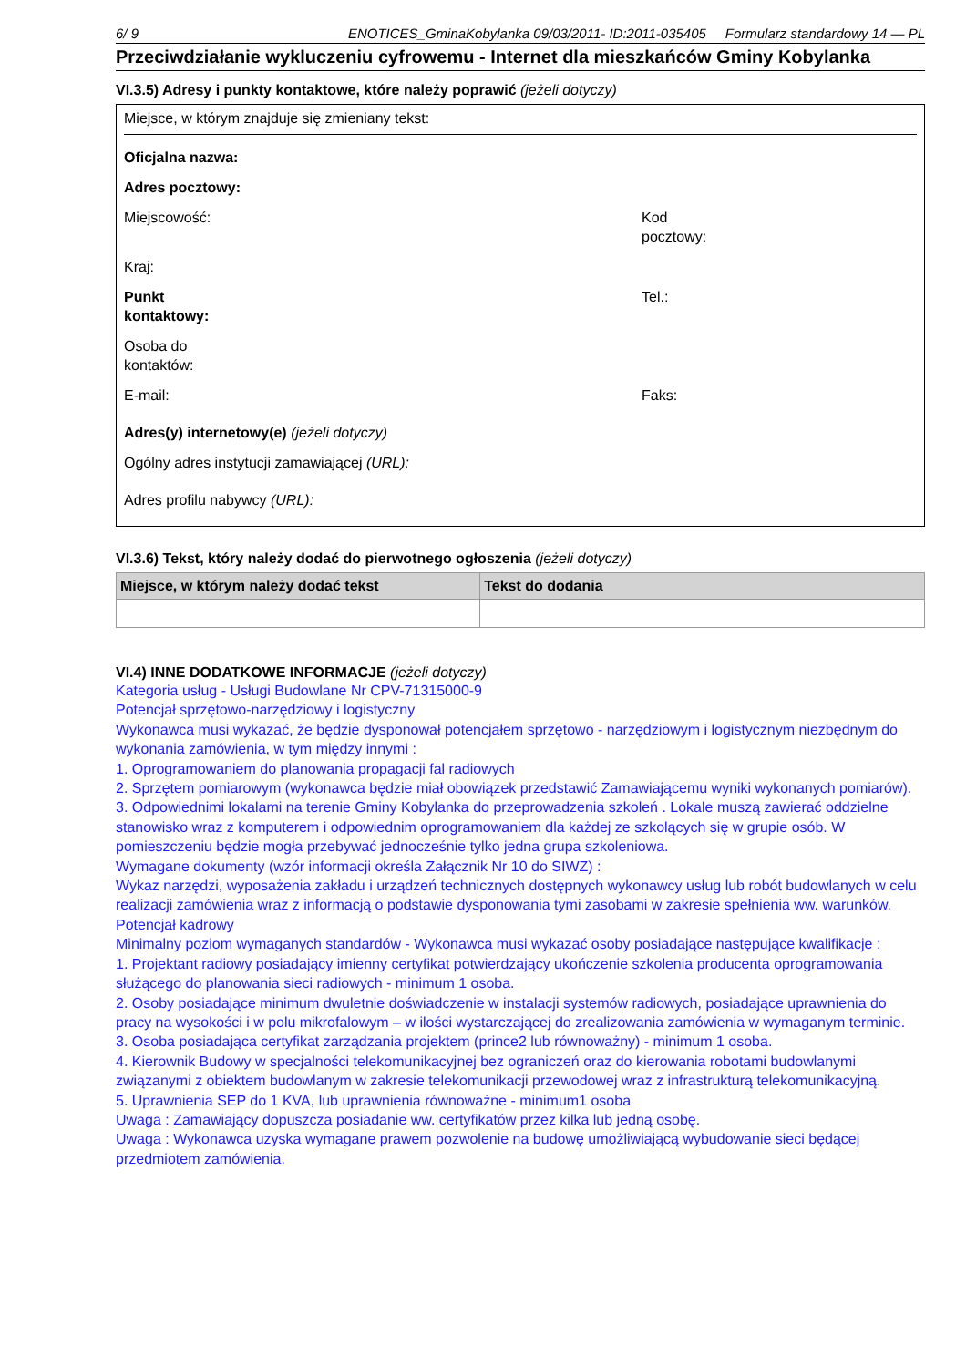6/ 9 ENOTICES_GminaKobylanka 09/03/2011- ID:2011-035405 Formularz standardowy 14 — PL
Przeciwdziałanie wykluczeniu cyfrowemu - Internet dla mieszkańców Gminy Kobylanka
VI.3.5) Adresy i punkty kontaktowe, które należy poprawić (jeżeli dotyczy)
Miejsce, w którym znajduje się zmieniany tekst:
Oficjalna nazwa:
Adres pocztowy:
Miejscowość: Kod pocztowy:
Kraj:
Punkt
kontaktowy:
Tel.:
Osoba do
kontaktów:
E-mail: Faks:
Adres(y) internetowy(e) (jeżeli dotyczy)
Ogólny adres instytucji zamawiającej (URL):
Adres profilu nabywcy (URL):
VI.3.6) Tekst, który należy dodać do pierwotnego ogłoszenia (jeżeli dotyczy)
| Miejsce, w którym należy dodać tekst | Tekst do dodania |
| --- | --- |
VI.4) INNE DODATKOWE INFORMACJE (jeżeli dotyczy)
Kategoria usług - Usługi Budowlane Nr CPV-71315000-9
Potencjał sprzętowo-narzędziowy i logistyczny
Wykonawca musi wykazać, że będzie dysponował potencjałem sprzętowo - narzędziowym i logistycznym niezbędnym do wykonania zamówienia, w tym między innymi :
1. Oprogramowaniem do planowania propagacji fal radiowych
2. Sprzętem pomiarowym (wykonawca będzie miał obowiązek przedstawić Zamawiającemu wyniki wykonanych pomiarów).
3. Odpowiednimi lokalami na terenie Gminy Kobylanka do przeprowadzenia szkoleń . Lokale muszą zawierać oddzielne stanowisko wraz z komputerem i odpowiednim oprogramowaniem dla każdej ze szkolących się w grupie osób. W pomieszczeniu będzie mogła przebywać jednocześnie tylko jedna grupa szkoleniowa.
Wymagane dokumenty (wzór informacji określa Załącznik Nr 10 do SIWZ) :
Wykaz narzędzi, wyposażenia zakładu i urządzeń technicznych dostępnych wykonawcy usług lub robót budowlanych w celu realizacji zamówienia wraz z informacją o podstawie dysponowania tymi zasobami w zakresie spełnienia ww. warunków.
Potencjał kadrowy
Minimalny poziom wymaganych standardów - Wykonawca musi wykazać osoby posiadające następujące kwalifikacje :
1. Projektant radiowy posiadający imienny certyfikat potwierdzający ukończenie szkolenia producenta oprogramowania służącego do planowania sieci radiowych - minimum 1 osoba.
2. Osoby posiadające minimum dwuletnie doświadczenie w instalacji systemów radiowych, posiadające uprawnienia do pracy na wysokości i w polu mikrofalowym – w ilości wystarczającej do zrealizowania zamówienia w wymaganym terminie.
3. Osoba posiadająca certyfikat zarządzania projektem (prince2 lub równoważny) - minimum 1 osoba.
4. Kierownik Budowy w specjalności telekomunikacyjnej bez ograniczeń oraz do kierowania robotami budowlanymi związanymi z obiektem budowlanym w zakresie telekomunikacji przewodowej wraz z infrastrukturą telekomunikacyjną.
5. Uprawnienia SEP do 1 KVA, lub uprawnienia równoważne - minimum1 osoba
Uwaga : Zamawiający dopuszcza posiadanie ww. certyfikatów przez kilka lub jedną osobę.
Uwaga : Wykonawca uzyska wymagane prawem pozwolenie na budowę umożliwiającą wybudowanie sieci będącej przedmiotem zamówienia.